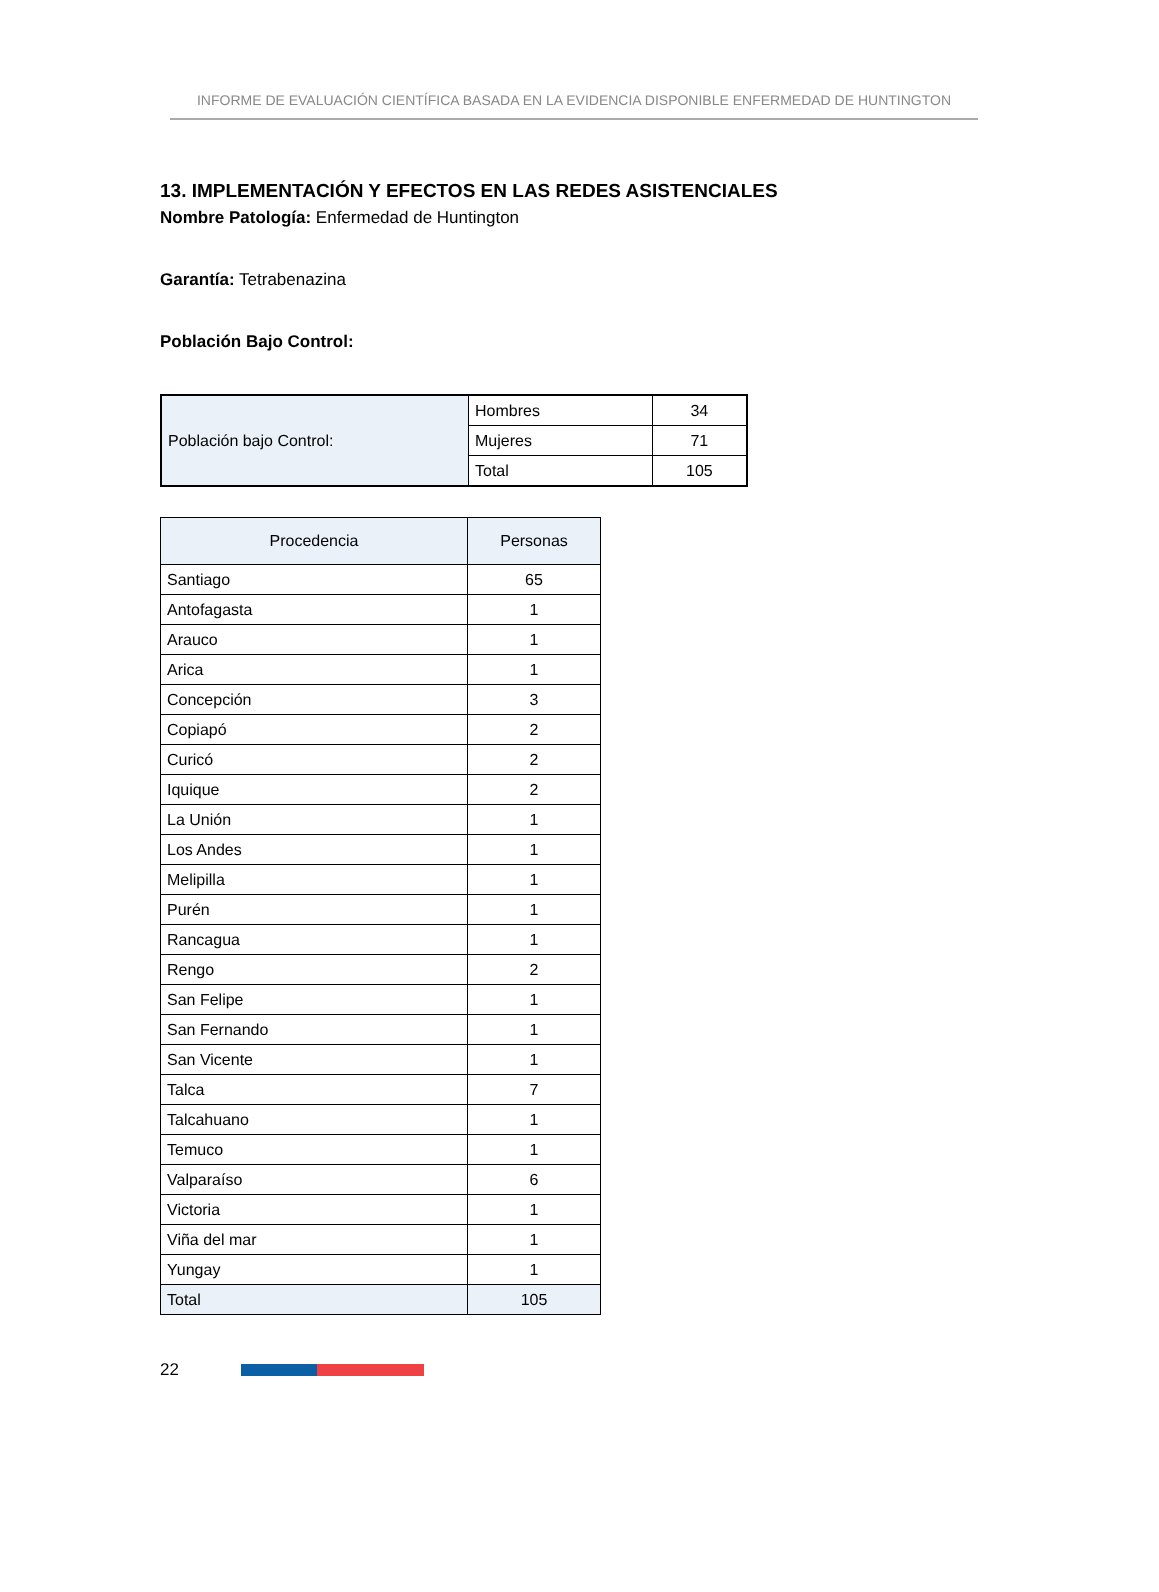INFORME DE EVALUACIÓN CIENTÍFICA BASADA EN LA EVIDENCIA DISPONIBLE ENFERMEDAD DE HUNTINGTON
13. IMPLEMENTACIÓN Y EFECTOS EN LAS REDES ASISTENCIALES
Nombre Patología: Enfermedad de Huntington
Garantía: Tetrabenazina
Población Bajo Control:
| Población bajo Control: | Hombres | 34 |
| | Mujeres | 71 |
| | Total | 105 |
| Procedencia | Personas |
| --- | --- |
| Santiago | 65 |
| Antofagasta | 1 |
| Arauco | 1 |
| Arica | 1 |
| Concepción | 3 |
| Copiapó | 2 |
| Curicó | 2 |
| Iquique | 2 |
| La Unión | 1 |
| Los Andes | 1 |
| Melipilla | 1 |
| Purén | 1 |
| Rancagua | 1 |
| Rengo | 2 |
| San Felipe | 1 |
| San Fernando | 1 |
| San Vicente | 1 |
| Talca | 7 |
| Talcahuano | 1 |
| Temuco | 1 |
| Valparaíso | 6 |
| Victoria | 1 |
| Viña del mar | 1 |
| Yungay | 1 |
| Total | 105 |
22